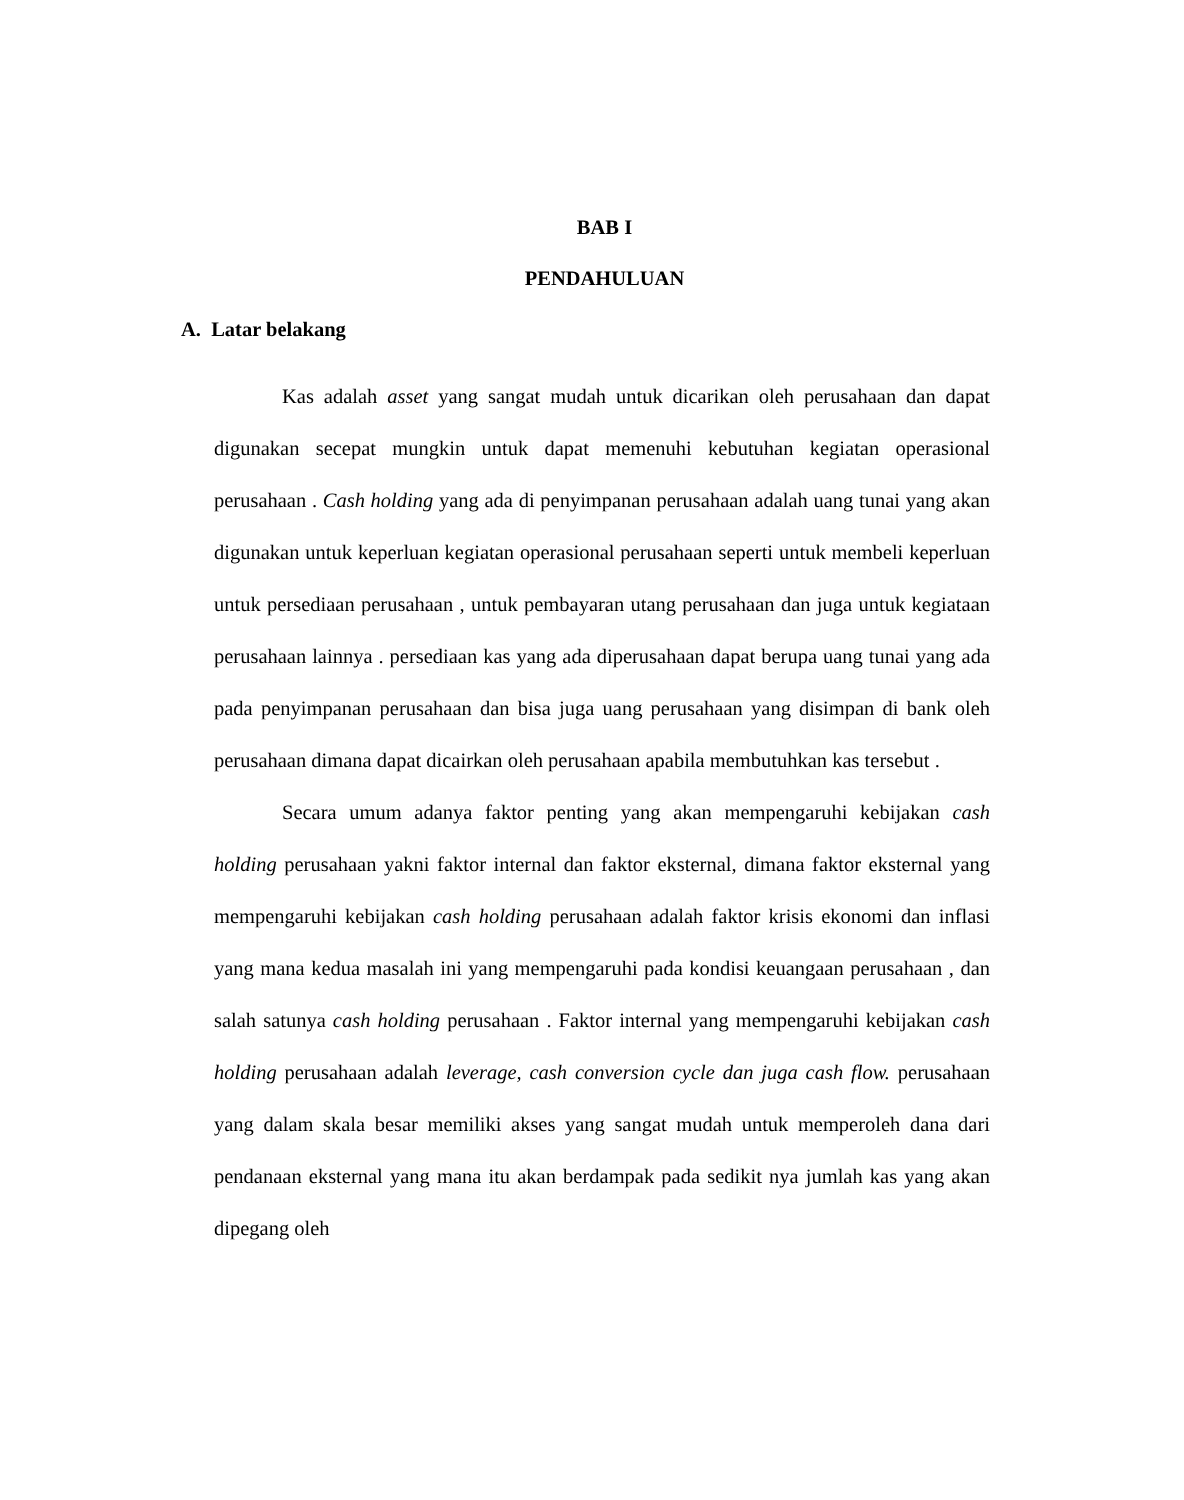BAB I
PENDAHULUAN
A. Latar belakang
Kas adalah asset yang sangat mudah untuk dicarikan oleh perusahaan dan dapat digunakan secepat mungkin untuk dapat memenuhi kebutuhan kegiatan operasional perusahaan . Cash holding yang ada di penyimpanan perusahaan adalah uang tunai yang akan digunakan untuk keperluan kegiatan operasional perusahaan seperti untuk membeli keperluan untuk persediaan perusahaan , untuk pembayaran utang perusahaan dan juga untuk kegiataan perusahaan lainnya . persediaan kas yang ada diperusahaan dapat berupa uang tunai yang ada pada penyimpanan perusahaan dan bisa juga uang perusahaan yang disimpan di bank oleh perusahaan dimana dapat dicairkan oleh perusahaan apabila membutuhkan kas tersebut .
Secara umum adanya faktor penting yang akan mempengaruhi kebijakan cash holding perusahaan yakni faktor internal dan faktor eksternal, dimana faktor eksternal yang mempengaruhi kebijakan cash holding perusahaan adalah faktor krisis ekonomi dan inflasi yang mana kedua masalah ini yang mempengaruhi pada kondisi keuangaan perusahaan , dan salah satunya cash holding perusahaan . Faktor internal yang mempengaruhi kebijakan cash holding perusahaan adalah leverage, cash conversion cycle dan juga cash flow. perusahaan yang dalam skala besar memiliki akses yang sangat mudah untuk memperoleh dana dari pendanaan eksternal yang mana itu akan berdampak pada sedikit nya jumlah kas yang akan dipegang oleh